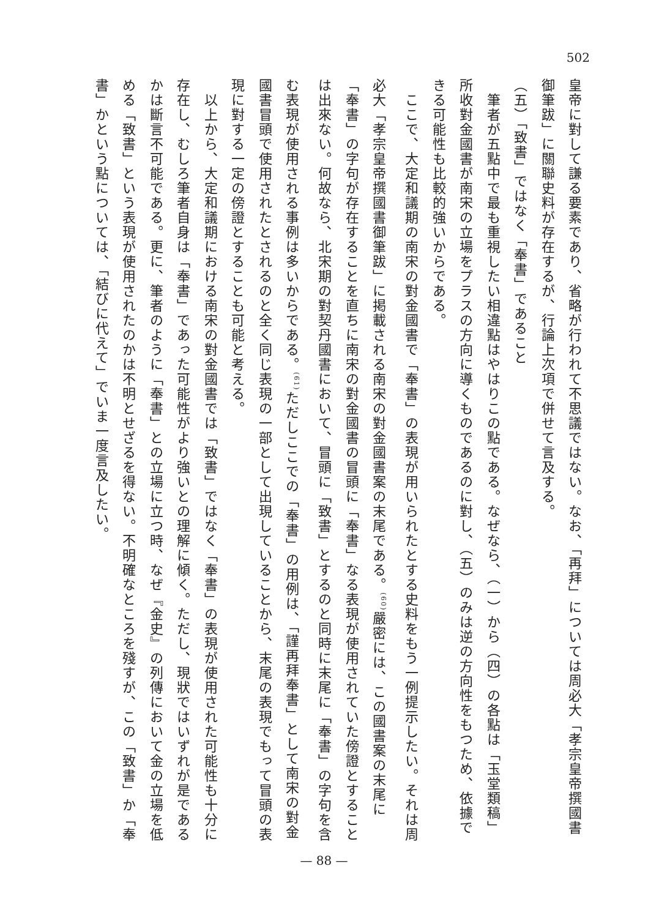502
皇帝に對して謙る要素であり、省略が行われて不思議ではない。なお、「再拜」については周必大「孝宗皇帝撰國書御筆跋」に關聯史料が存在するが、行論上次項で併せて言及する。
（五）「致書」ではなく「奉書」であること
　筆者が五點中で最も重視したい相違點はやはりこの點である。なぜなら、（一）から（四）の各點は「玉堂類稿」所收對金國書が南宋の立場をプラスの方向に導くものであるのに對し、（五）のみは逆の方向性をもつため、依據できる可能性も比較的強いからである。
　ここで、大定和議期の南宋の對金國書で「奉書」の表現が用いられたとする史料をもう一例提示したい。それは周必大「孝宗皇帝撰國書御筆跋」に掲載される南宋の對金國書案の末尾である。<sup>(60)</sup>嚴密には、この國書案の末尾に「奉書」の字句が存在することを直ちに南宋の對金國書の冒頭に「奉書」なる表現が使用されていた傍證とすることは出來ない。何故なら、北宋期の對契丹國書において、冒頭に「致書」とするのと同時に末尾に「奉書」の字句を含む表現が使用される事例は多いからである。<sup>(61)</sup>ただしここでの「奉書」の用例は、「謹再拜奉書」として南宋の對金國書冒頭で使用されたとされるのと全く同じ表現の一部として出現していることから、末尾の表現でもって冒頭の表現に對する一定の傍證とすることも可能と考える。
　以上から、大定和議期における南宋の對金國書では「致書」ではなく「奉書」の表現が使用された可能性も十分に存在し、むしろ筆者自身は「奉書」であった可能性がより強いとの理解に傾く。ただし、現狀ではいずれが是であるかは斷言不可能である。更に、筆者のように「奉書」との立場に立つ時、なぜ『金史』の列傳において金の立場を低める「致書」という表現が使用されたのかは不明とせざるを得ない。不明確なところを殘すが、この「致書」か「奉書」かという點については、「結びに代えて」でいま一度言及したい。
— 88 —